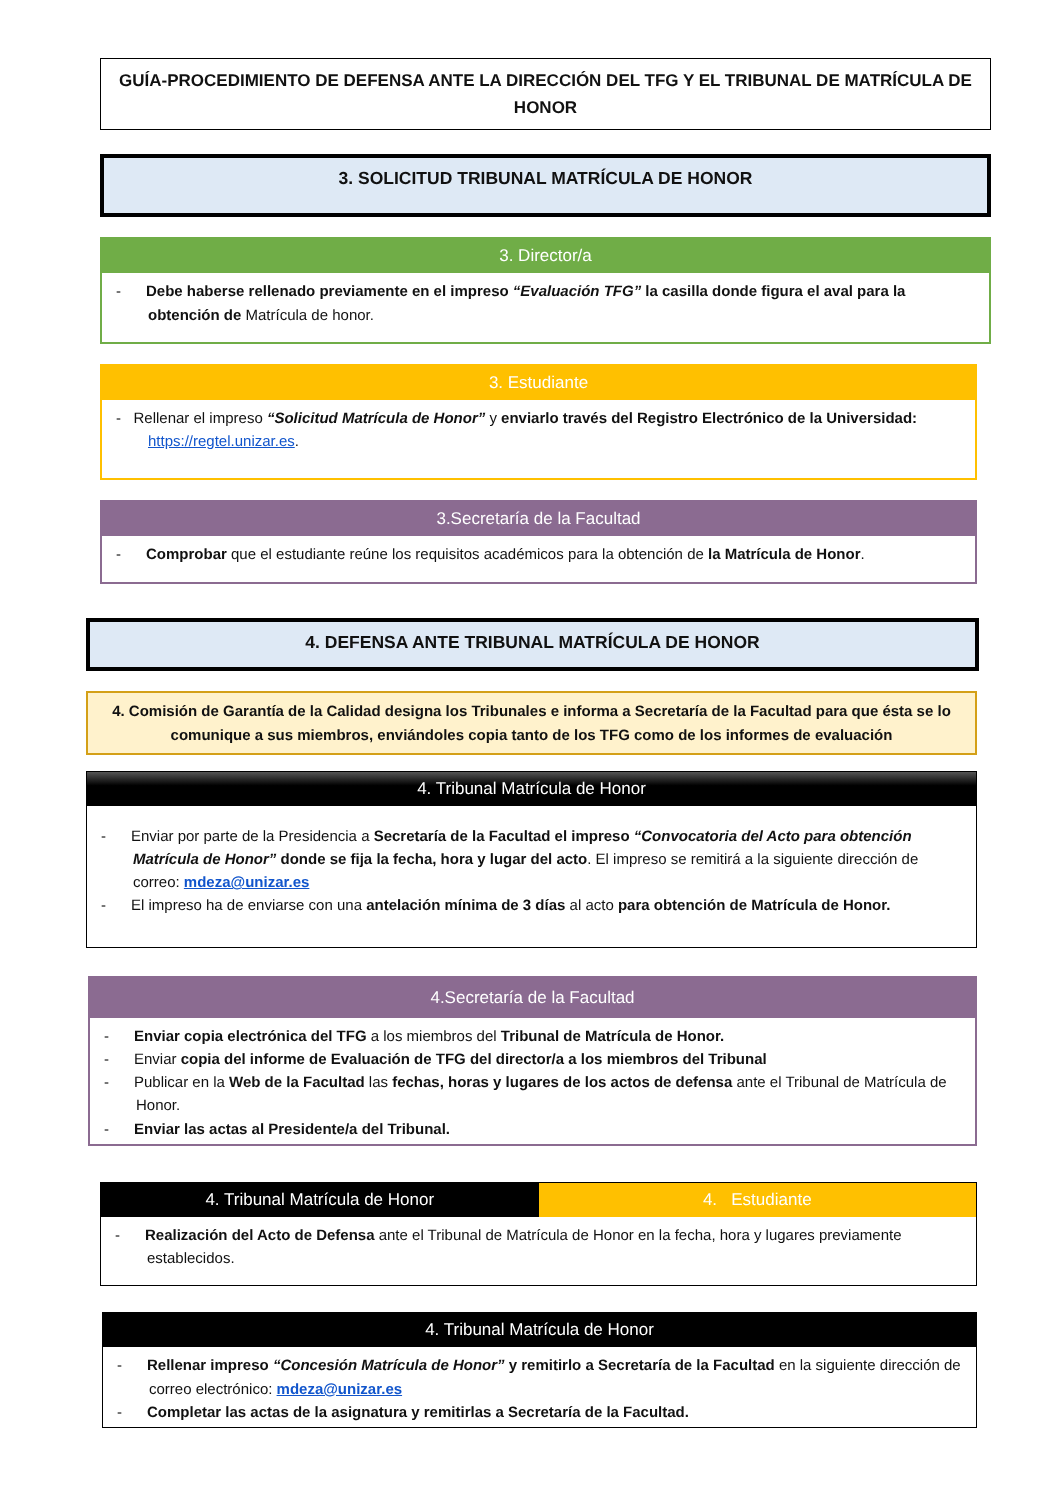GUÍA-PROCEDIMIENTO DE DEFENSA ANTE LA DIRECCIÓN DEL TFG Y EL TRIBUNAL DE MATRÍCULA DE HONOR
3. SOLICITUD TRIBUNAL MATRÍCULA DE HONOR
3. Director/a
- Debe haberse rellenado previamente en el impreso “Evaluación TFG” la casilla donde figura el aval para la obtención de Matrícula de honor.
3. Estudiante
- Rellenar el impreso “Solicitud Matrícula de Honor” y enviarlo través del Registro Electrónico de la Universidad: https://regtel.unizar.es.
3.Secretaría de la Facultad
- Comprobar que el estudiante reúne los requisitos académicos para la obtención de la Matrícula de Honor.
4. DEFENSA ANTE TRIBUNAL MATRÍCULA DE HONOR
4. Comisión de Garantía de la Calidad designa los Tribunales e informa a Secretaría de la Facultad para que ésta se lo comunique a sus miembros, enviándoles copia tanto de los TFG como de los informes de evaluación
4. Tribunal Matrícula de Honor
- Enviar por parte de la Presidencia a Secretaría de la Facultad el impreso “Convocatoria del Acto para obtención Matrícula de Honor” donde se fija la fecha, hora y lugar del acto. El impreso se remitirá a la siguiente dirección de correo: mdeza@unizar.es
- El impreso ha de enviarse con una antelación mínima de 3 días al acto para obtención de Matrícula de Honor.
4.Secretaría de la Facultad
- Enviar copia electrónica del TFG a los miembros del Tribunal de Matrícula de Honor.
- Enviar copia del informe de Evaluación de TFG del director/a a los miembros del Tribunal
- Publicar en la Web de la Facultad las fechas, horas y lugares de los actos de defensa ante el Tribunal de Matrícula de Honor.
- Enviar las actas al Presidente/a del Tribunal.
4. Tribunal Matrícula de Honor 4. Estudiante
- Realización del Acto de Defensa ante el Tribunal de Matrícula de Honor en la fecha, hora y lugares previamente establecidos.
4. Tribunal Matrícula de Honor
- Rellenar impreso “Concesión Matrícula de Honor” y remitirlo a Secretaría de la Facultad en la siguiente dirección de correo electrónico: mdeza@unizar.es
- Completar las actas de la asignatura y remitirlas a Secretaría de la Facultad.